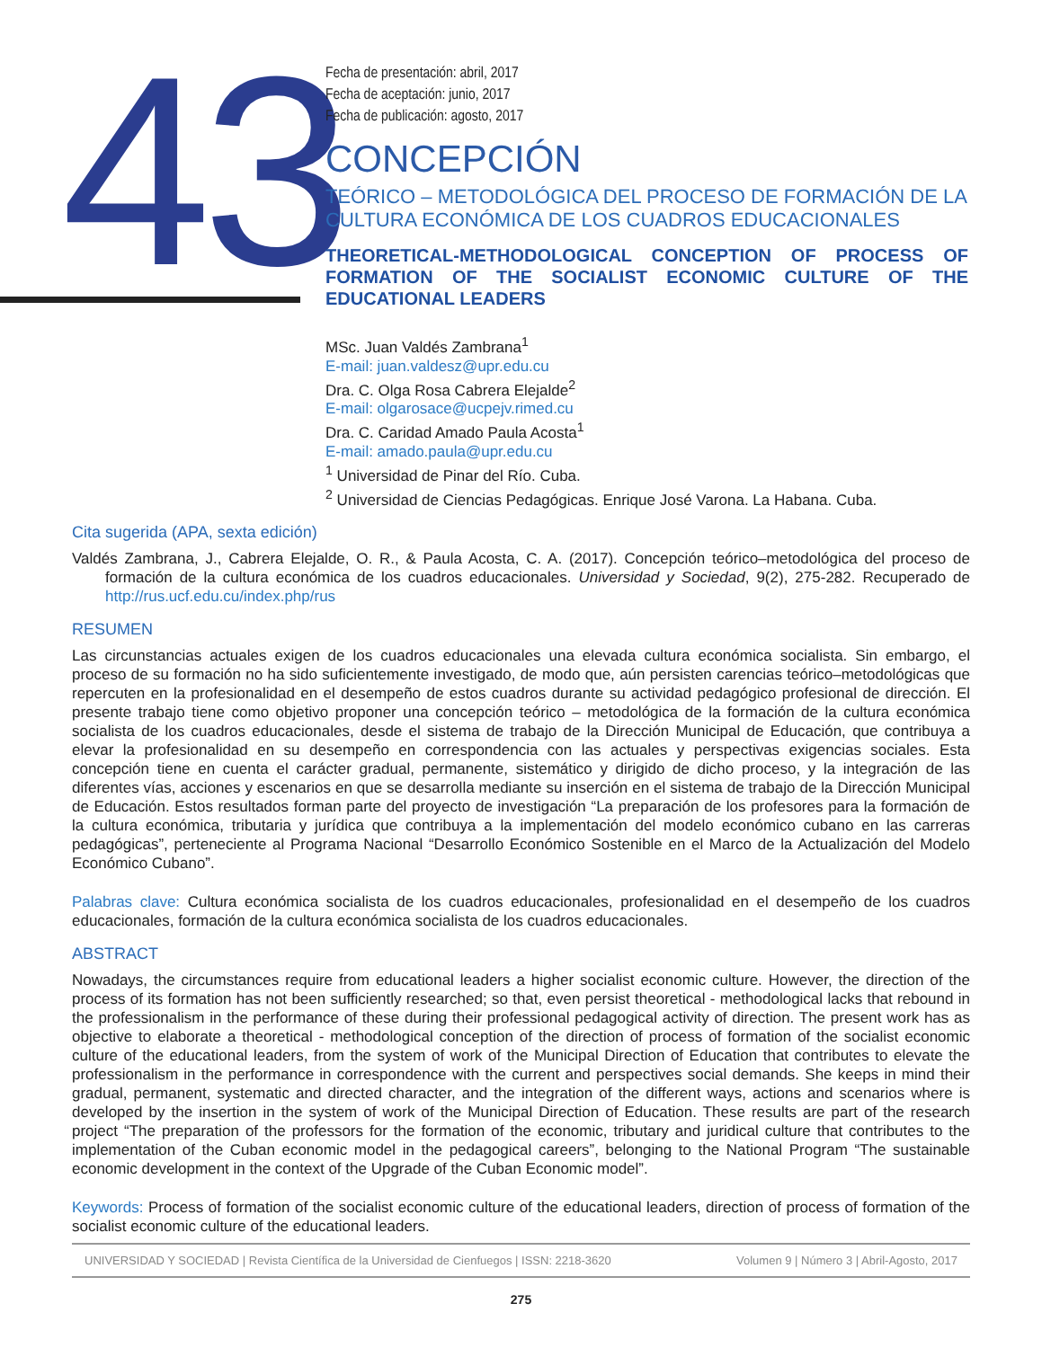43
Fecha de presentación: abril, 2017
Fecha de aceptación: junio, 2017
Fecha de publicación: agosto, 2017
CONCEPCIÓN
TEÓRICO – METODOLÓGICA DEL PROCESO DE FORMACIÓN DE LA CULTURA ECONÓMICA DE LOS CUADROS EDUCACIONALES
THEORETICAL-METHODOLOGICAL CONCEPTION OF PROCESS OF FORMATION OF THE SOCIALIST ECONOMIC CULTURE OF THE EDUCATIONAL LEADERS
MSc. Juan Valdés Zambrana<sup>1</sup>
E-mail: juan.valdesz@upr.edu.cu
Dra. C. Olga Rosa Cabrera Elejalde<sup>2</sup>
E-mail: olgarosace@ucpejv.rimed.cu
Dra. C. Caridad Amado Paula Acosta<sup>1</sup>
E-mail: amado.paula@upr.edu.cu
<sup>1</sup> Universidad de Pinar del Río. Cuba.
<sup>2</sup> Universidad de Ciencias Pedagógicas. Enrique José Varona. La Habana. Cuba.
Cita sugerida (APA, sexta edición)
Valdés Zambrana, J., Cabrera Elejalde, O. R., & Paula Acosta, C. A. (2017). Concepción teórico–metodológica del proceso de formación de la cultura económica de los cuadros educacionales. Universidad y Sociedad, 9(2), 275-282. Recuperado de http://rus.ucf.edu.cu/index.php/rus
RESUMEN
Las circunstancias actuales exigen de los cuadros educacionales una elevada cultura económica socialista. Sin embargo, el proceso de su formación no ha sido suficientemente investigado, de modo que, aún persisten carencias teórico–metodológicas que repercuten en la profesionalidad en el desempeño de estos cuadros durante su actividad pedagógico profesional de dirección. El presente trabajo tiene como objetivo proponer una concepción teórico – metodológica de la formación de la cultura económica socialista de los cuadros educacionales, desde el sistema de trabajo de la Dirección Municipal de Educación, que contribuya a elevar la profesionalidad en su desempeño en correspondencia con las actuales y perspectivas exigencias sociales. Esta concepción tiene en cuenta el carácter gradual, permanente, sistemático y dirigido de dicho proceso, y la integración de las diferentes vías, acciones y escenarios en que se desarrolla mediante su inserción en el sistema de trabajo de la Dirección Municipal de Educación. Estos resultados forman parte del proyecto de investigación “La preparación de los profesores para la formación de la cultura económica, tributaria y jurídica que contribuya a la implementación del modelo económico cubano en las carreras pedagógicas”, perteneciente al Programa Nacional “Desarrollo Económico Sostenible en el Marco de la Actualización del Modelo Económico Cubano”.
Palabras clave: Cultura económica socialista de los cuadros educacionales, profesionalidad en el desempeño de los cuadros educacionales, formación de la cultura económica socialista de los cuadros educacionales.
ABSTRACT
Nowadays, the circumstances require from educational leaders a higher socialist economic culture. However, the direction of the process of its formation has not been sufficiently researched; so that, even persist theoretical - methodological lacks that rebound in the professionalism in the performance of these during their professional pedagogical activity of direction. The present work has as objective to elaborate a theoretical - methodological conception of the direction of process of formation of the socialist economic culture of the educational leaders, from the system of work of the Municipal Direction of Education that contributes to elevate the professionalism in the performance in correspondence with the current and perspectives social demands. She keeps in mind their gradual, permanent, systematic and directed character, and the integration of the different ways, actions and scenarios where is developed by the insertion in the system of work of the Municipal Direction of Education. These results are part of the research project “The preparation of the professors for the formation of the economic, tributary and juridical culture that contributes to the implementation of the Cuban economic model in the pedagogical careers”, belonging to the National Program “The sustainable economic development in the context of the Upgrade of the Cuban Economic model”.
Keywords: Process of formation of the socialist economic culture of the educational leaders, direction of process of formation of the socialist economic culture of the educational leaders.
UNIVERSIDAD Y SOCIEDAD | Revista Científica de la Universidad de Cienfuegos | ISSN: 2218-3620 Volumen 9 | Número 3 | Abril-Agosto, 2017
275